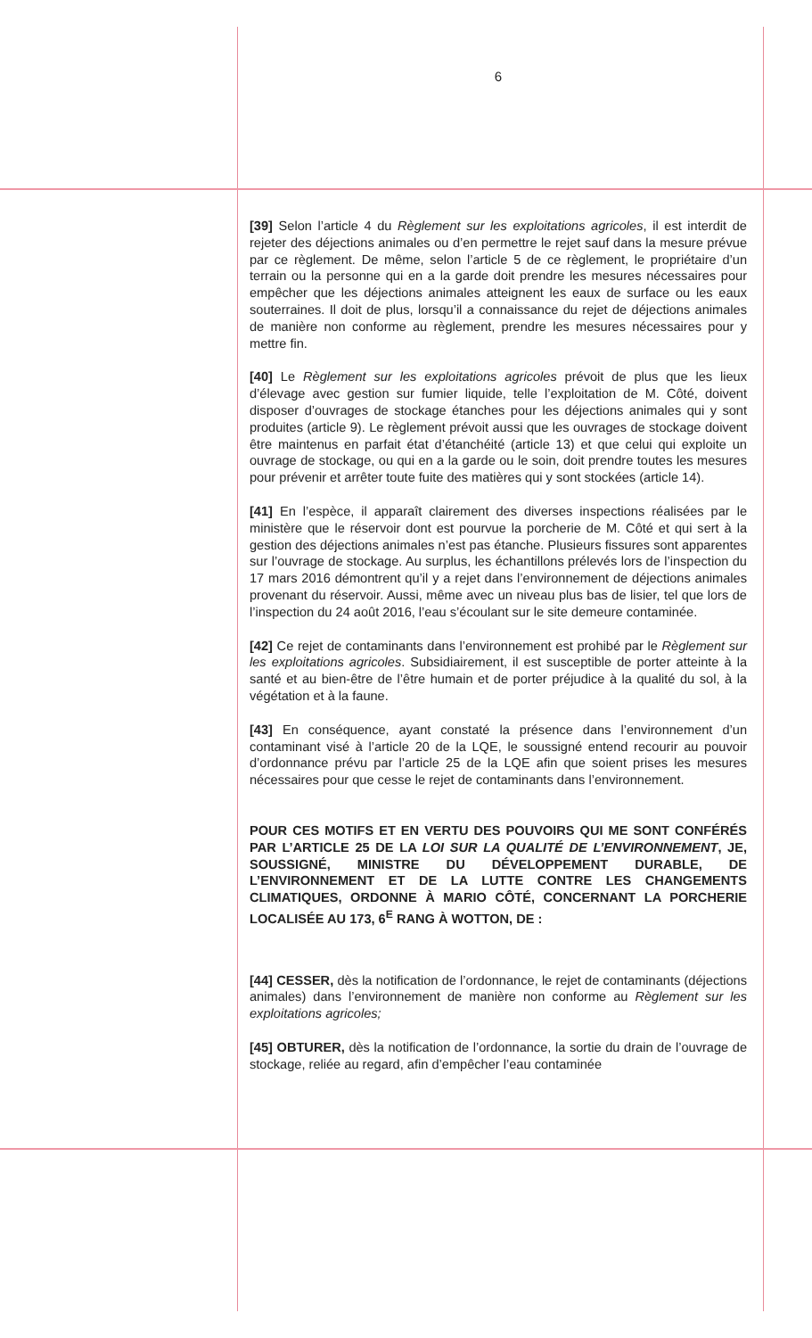6
[39] Selon l’article 4 du Règlement sur les exploitations agricoles, il est interdit de rejeter des déjections animales ou d’en permettre le rejet sauf dans la mesure prévue par ce règlement. De même, selon l’article 5 de ce règlement, le propriétaire d’un terrain ou la personne qui en a la garde doit prendre les mesures nécessaires pour empêcher que les déjections animales atteignent les eaux de surface ou les eaux souterraines. Il doit de plus, lorsqu’il a connaissance du rejet de déjections animales de manière non conforme au règlement, prendre les mesures nécessaires pour y mettre fin.
[40] Le Règlement sur les exploitations agricoles prévoit de plus que les lieux d’élevage avec gestion sur fumier liquide, telle l’exploitation de M. Côté, doivent disposer d’ouvrages de stockage étanches pour les déjections animales qui y sont produites (article 9). Le règlement prévoit aussi que les ouvrages de stockage doivent être maintenus en parfait état d’étanchéité (article 13) et que celui qui exploite un ouvrage de stockage, ou qui en a la garde ou le soin, doit prendre toutes les mesures pour prévenir et arrêter toute fuite des matières qui y sont stockées (article 14).
[41] En l’espèce, il apparaît clairement des diverses inspections réalisées par le ministère que le réservoir dont est pourvue la porcherie de M. Côté et qui sert à la gestion des déjections animales n’est pas étanche. Plusieurs fissures sont apparentes sur l’ouvrage de stockage. Au surplus, les échantillons prélevés lors de l’inspection du 17 mars 2016 démontrent qu’il y a rejet dans l’environnement de déjections animales provenant du réservoir. Aussi, même avec un niveau plus bas de lisier, tel que lors de l’inspection du 24 août 2016, l’eau s’écoulant sur le site demeure contaminée.
[42] Ce rejet de contaminants dans l’environnement est prohibé par le Règlement sur les exploitations agricoles. Subsidiairement, il est susceptible de porter atteinte à la santé et au bien-être de l’être humain et de porter préjudice à la qualité du sol, à la végétation et à la faune.
[43] En conséquence, ayant constaté la présence dans l’environnement d’un contaminant visé à l’article 20 de la LQE, le soussigné entend recourir au pouvoir d’ordonnance prévu par l’article 25 de la LQE afin que soient prises les mesures nécessaires pour que cesse le rejet de contaminants dans l’environnement.
POUR CES MOTIFS ET EN VERTU DES POUVOIRS QUI ME SONT CONFÉRÉS PAR L’ARTICLE 25 DE LA LOI SUR LA QUALITÉ DE L’ENVIRONNEMENT, JE, SOUSSIGNÉ, MINISTRE DU DÉVELOPPEMENT DURABLE, DE L’ENVIRONNEMENT ET DE LA LUTTE CONTRE LES CHANGEMENTS CLIMATIQUES, ORDONNE À MARIO CÔTÉ, CONCERNANT LA PORCHERIE LOCALISÉE AU 173, 6<sup>E</sup> RANG À WOTTON, DE :
[44] CESSER, dès la notification de l’ordonnance, le rejet de contaminants (déjections animales) dans l’environnement de manière non conforme au Règlement sur les exploitations agricoles;
[45] OBTURER, dès la notification de l’ordonnance, la sortie du drain de l’ouvrage de stockage, reliée au regard, afin d’empêcher l’eau contaminée